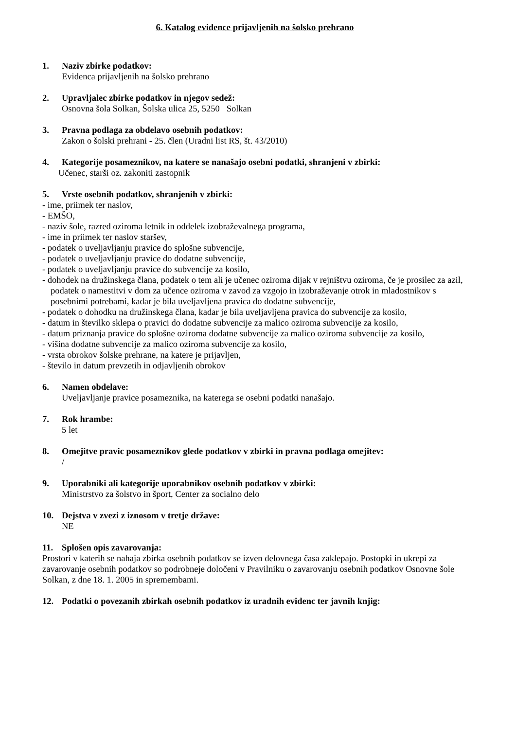6. Katalog evidence prijavljenih na šolsko prehrano
1. Naziv zbirke podatkov:
Evidenca prijavljenih na šolsko prehrano
2. Upravljalec zbirke podatkov in njegov sedež:
Osnovna šola Solkan, Šolska ulica 25, 5250 Solkan
3. Pravna podlaga za obdelavo osebnih podatkov:
Zakon o šolski prehrani - 25. člen (Uradni list RS, št. 43/2010)
4. Kategorije posameznikov, na katere se nanašajo osebni podatki, shranjeni v zbirki:
Učenec, starši oz. zakoniti zastopnik
5. Vrste osebnih podatkov, shranjenih v zbirki:
- ime, priimek ter naslov,
- EMŠO,
- naziv šole, razred oziroma letnik in oddelek izobraževalnega programa,
- ime in priimek ter naslov staršev,
- podatek o uveljavljanju pravice do splošne subvencije,
- podatek o uveljavljanju pravice do dodatne subvencije,
- podatek o uveljavljanju pravice do subvencije za kosilo,
- dohodek na družinskega člana, podatek o tem ali je učenec oziroma dijak v rejništvu oziroma, če je prosilec za azil, podatek o namestitvi v dom za učence oziroma v zavod za vzgojo in izobraževanje otrok in mladostnikov s posebnimi potrebami, kadar je bila uveljavljena pravica do dodatne subvencije,
- podatek o dohodku na družinskega člana, kadar je bila uveljavljena pravica do subvencije za kosilo,
- datum in številko sklepa o pravici do dodatne subvencije za malico oziroma subvencije za kosilo,
- datum priznanja pravice do splošne oziroma dodatne subvencije za malico oziroma subvencije za kosilo,
- višina dodatne subvencije za malico oziroma subvencije za kosilo,
- vrsta obrokov šolske prehrane, na katere je prijavljen,
- število in datum prevzetih in odjavljenih obrokov
6. Namen obdelave:
Uveljavljanje pravice posameznika, na katerega se osebni podatki nanašajo.
7. Rok hrambe:
5 let
8. Omejitve pravic posameznikov glede podatkov v zbirki in pravna podlaga omejitev:
/
9. Uporabniki ali kategorije uporabnikov osebnih podatkov v zbirki:
Ministrstvo za šolstvo in šport, Center za socialno delo
10. Dejstva v zvezi z iznosom v tretje države:
NE
11. Splošen opis zavarovanja:
Prostori v katerih se nahaja zbirka osebnih podatkov se izven delovnega časa zaklepajo. Postopki in ukrepi za zavarovanje osebnih podatkov so podrobneje določeni v Pravilniku o zavarovanju osebnih podatkov Osnovne šole Solkan, z dne 18. 1. 2005 in spremembami.
12. Podatki o povezanih zbirkah osebnih podatkov iz uradnih evidenc ter javnih knjig: